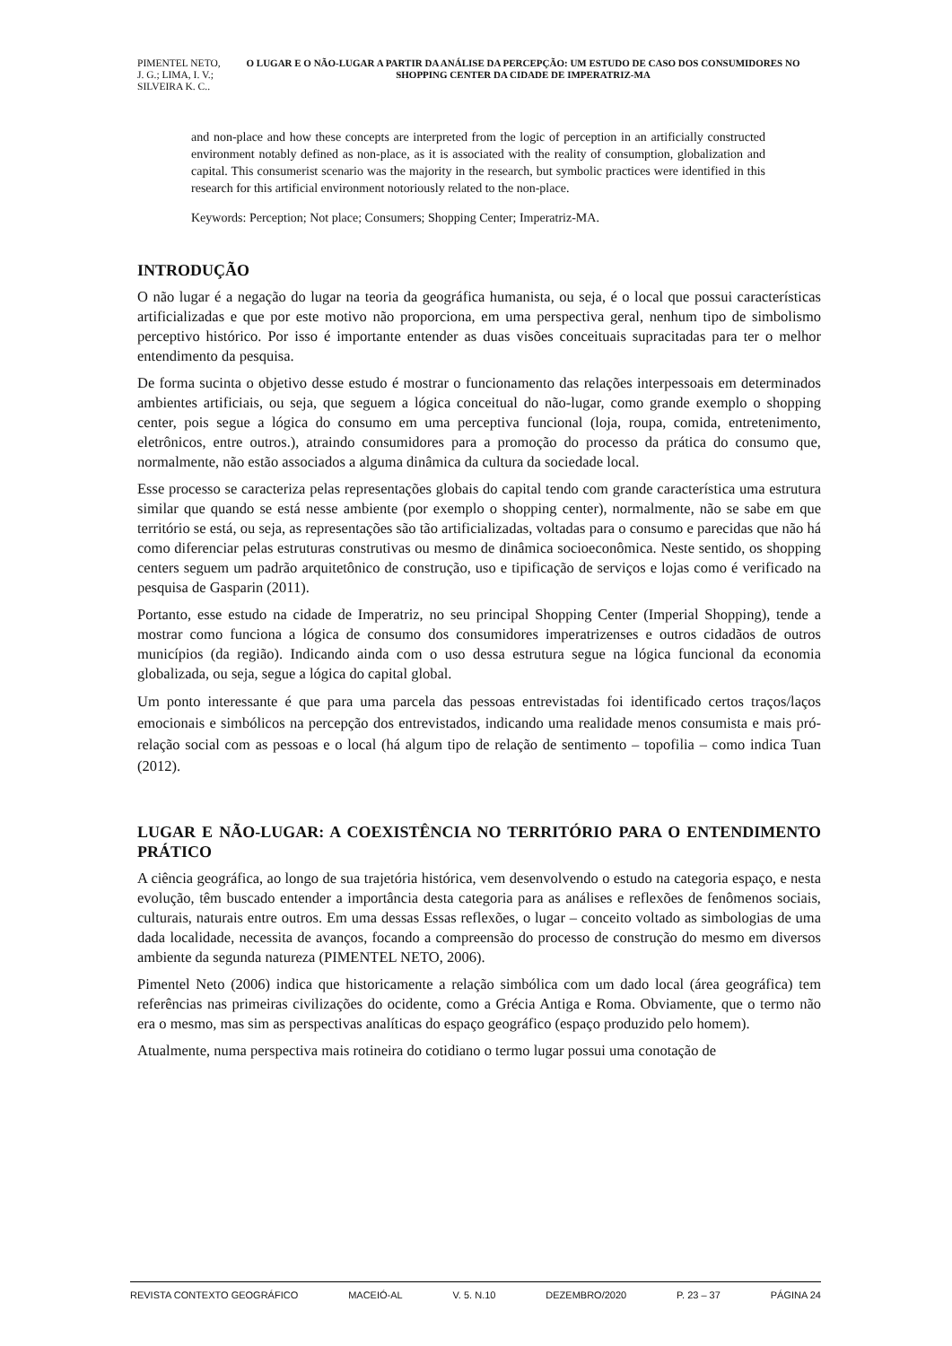PIMENTEL NETO, J. G.; LIMA, I. V.; SILVEIRA K. C..
O LUGAR E O NÃO-LUGAR A PARTIR DA ANÁLISE DA PERCEPÇÃO: UM ESTUDO DE CASO DOS CONSUMIDORES NO SHOPPING CENTER DA CIDADE DE IMPERATRIZ-MA
and non-place and how these concepts are interpreted from the logic of perception in an artificially constructed environment notably defined as non-place, as it is associated with the reality of consumption, globalization and capital. This consumerist scenario was the majority in the research, but symbolic practices were identified in this research for this artificial environment notoriously related to the non-place.
Keywords: Perception; Not place; Consumers; Shopping Center; Imperatriz-MA.
INTRODUÇÃO
O não lugar é a negação do lugar na teoria da geográfica humanista, ou seja, é o local que possui características artificializadas e que por este motivo não proporciona, em uma perspectiva geral, nenhum tipo de simbolismo perceptivo histórico. Por isso é importante entender as duas visões conceituais supracitadas para ter o melhor entendimento da pesquisa.
De forma sucinta o objetivo desse estudo é mostrar o funcionamento das relações interpessoais em determinados ambientes artificiais, ou seja, que seguem a lógica conceitual do não-lugar, como grande exemplo o shopping center, pois segue a lógica do consumo em uma perceptiva funcional (loja, roupa, comida, entretenimento, eletrônicos, entre outros.), atraindo consumidores para a promoção do processo da prática do consumo que, normalmente, não estão associados a alguma dinâmica da cultura da sociedade local.
Esse processo se caracteriza pelas representações globais do capital tendo com grande característica uma estrutura similar que quando se está nesse ambiente (por exemplo o shopping center), normalmente, não se sabe em que território se está, ou seja, as representações são tão artificializadas, voltadas para o consumo e parecidas que não há como diferenciar pelas estruturas construtivas ou mesmo de dinâmica socioeconômica. Neste sentido, os shopping centers seguem um padrão arquitetônico de construção, uso e tipificação de serviços e lojas como é verificado na pesquisa de Gasparin (2011).
Portanto, esse estudo na cidade de Imperatriz, no seu principal Shopping Center (Imperial Shopping), tende a mostrar como funciona a lógica de consumo dos consumidores imperatrizenses e outros cidadãos de outros municípios (da região). Indicando ainda com o uso dessa estrutura segue na lógica funcional da economia globalizada, ou seja, segue a lógica do capital global.
Um ponto interessante é que para uma parcela das pessoas entrevistadas foi identificado certos traços/laços emocionais e simbólicos na percepção dos entrevistados, indicando uma realidade menos consumista e mais pró-relação social com as pessoas e o local (há algum tipo de relação de sentimento – topofilia – como indica Tuan (2012).
LUGAR E NÃO-LUGAR: A COEXISTÊNCIA NO TERRITÓRIO PARA O ENTENDIMENTO PRÁTICO
A ciência geográfica, ao longo de sua trajetória histórica, vem desenvolvendo o estudo na categoria espaço, e nesta evolução, têm buscado entender a importância desta categoria para as análises e reflexões de fenômenos sociais, culturais, naturais entre outros. Em uma dessas Essas reflexões, o lugar – conceito voltado as simbologias de uma dada localidade, necessita de avanços, focando a compreensão do processo de construção do mesmo em diversos ambiente da segunda natureza (PIMENTEL NETO, 2006).
Pimentel Neto (2006) indica que historicamente a relação simbólica com um dado local (área geográfica) tem referências nas primeiras civilizações do ocidente, como a Grécia Antiga e Roma. Obviamente, que o termo não era o mesmo, mas sim as perspectivas analíticas do espaço geográfico (espaço produzido pelo homem).
Atualmente, numa perspectiva mais rotineira do cotidiano o termo lugar possui uma conotação de
REVISTA CONTEXTO GEOGRÁFICO MACEIÓ-AL V. 5. N.10 DEZEMBRO/2020 P. 23 – 37 PÁGINA 24